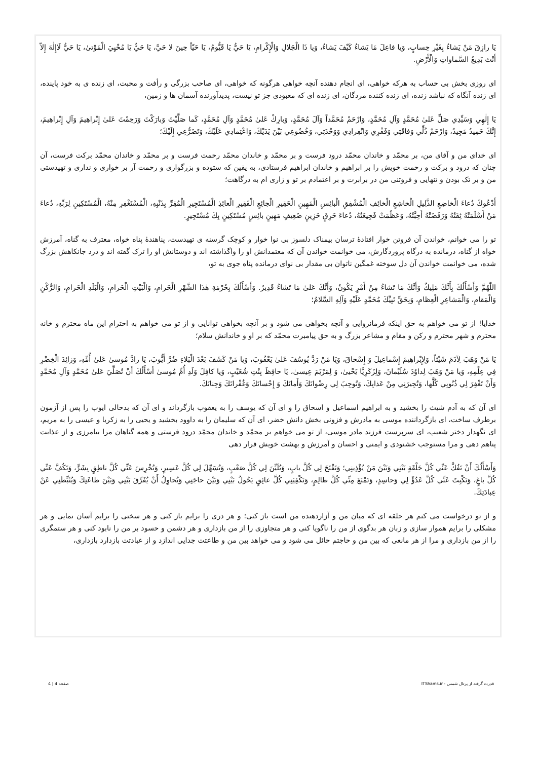يَا رازِقَ مَنْ يَشاءُ بِغَيْرِ حِسابٍ، وَيا فاعِلَ مَا يَشاءُ كَيْفَ يَشاءُ، وَيا ذَا الْجَلالِ وَالْإِكْرامِ، يَا حَيُّ يَا قَيُّومُ، يَا حَيّاً حِينَ لا حَيَّ، يَا حَيُّ يَا مُحْيِيَ الْمَوْتىٰ، يَا حَيُّ لَاإِلٰهَ إِلاّ أَنْتَ بَدِيعُ السَّماواتِ وَالْأَرْضِ.
ای روزی بخش بی حساب به هرکه خواهی، ای انجام دهنده آنچه خواهی هرگونه که خواهی، ای صاحب بزرگی و رأفت و محبت، ای زنده ی به خود پاینده، ای زنده آنگاه که نباشد زنده، ای زنده کننده مردگان، ای زنده ای که معبودی جز تو نیست، پدیدآورنده آسمان ها و زمین،
يَا إِلٰهِي وَسَيِّدِي صَلِّ عَلىٰ مُحَمَّدٍ وَآلِ مُحَمَّدٍ، وَارْحَمْ مُحَمَّداً وَآلَ مُحَمَّدٍ، وَبارِكْ عَلىٰ مُحَمَّدٍ وَآلِ مُحَمَّدٍ، كَما صَلَّيْتَ وَبارَكْتَ وَرَحِمْتَ عَلىٰ إِبْراهِيمَ وَآلِ إِبْراهِيمَ، إِنَّكَ حَمِيدٌ مَجِيدٌ، وَارْحَمْ ذُلِّي وَفاقَتِي وَفَقْرِي وَانْفِرادِي وَوَحْدَتِي، وَخُضُوعِي بَيْنَ يَدَيْكَ، وَاعْتِمادِي عَلَيْكَ، وَتَضَرُّعِي إِلَيْكَ؛
ای خدای من و آقای من، بر محمّد و خاندان محمّد درود فرست و بر محمّد و خاندان محمّد رحمت فرست و بر محمّد و خاندان محمّد برکت فرست، آن چنان که درود و برکت و رحمت خویش را بر ابراهیم و خاندان ابراهیم فرستادی، به یقین که ستوده و بزرگواری و رحمت آر بر خواری و نداری و تهیدستی من و بر تک بودن و تنهایی و فروتنی من در برابرت و بر اعتمادم بر تو و زاری ام به درگاهت؛
أَدْعُوكَ دُعاءَ الْخاضِعِ الذَّلِيلِ الْخاشِعِ الْخائِفِ الْمُشْفِقِ الْبائِسِ الْمَهِينِ الْحَقِيرِ الْجائِعِ الْفَقِيرِ الْعائِذِ الْمُسْتَجِيرِ الْمُقِرِّ بِذَنْبِهِ، الْمُسْتَغْفِرِ مِنْهُ، الْمُسْتَكِينِ لِرَبِّهِ، دُعاءَ مَنْ أَسْلَمَتْهُ ثِقَتُهُ وَرَفَضَتْهُ أَحِبَّتُهُ، وَعَظُمَتْ فَجِيعَتُهُ، دُعاءَ حَرِقٍ حَزِينٍ ضَعِيفٍ مَهِينٍ بائِسٍ مُسْتَكِينٍ بِكَ مُسْتَجِيرٍ.
تو را می خوانم، خواندن آن فروتن خوار افتادۀ ترسان بیمناک دلسوز بی نوا خوار و کوچک گرسنه ی تهیدست، پناهندۀ پناه خواه، معترف به گناه، آمرزش خواه از گناه، درمانده به درگاه پروردگارش، می خوانمت خواندن آن که معتمدانش او را واگذاشته اند و دوستانش او را ترک گفته اند و درد جانکاهش بزرگ شده، می خوانمت خواندن آن دل سوخته غمگین ناتوان بی مقدار بی نوای درمانده پناه جوی به تو،
اللّٰهُمَّ وَأَسْأَلُكَ بِأَنَّكَ مَلِيكٌ وَأَنَّكَ مَا تَشاءُ مِنْ أَمْرٍ يَكُونُ، وَأَنَّكَ عَلىٰ مَا تَشاءُ قَدِيرٌ. وَأَسْأَلُكَ بِحُرْمَةِ هٰذَا الشَّهْرِ الْحَرامِ، وَالْبَيْتِ الْحَرامِ، وَالْبَلَدِ الْحَرامِ، وَالرُّكْنِ وَالْمَقامِ، وَالْمَشاعِرِ الْعِظامِ، وَبِحَقِّ نَبِيِّكَ مُحَمَّدٍ عَلَيْهِ وَآلِهِ السَّلامُ؛
خدایا! از تو می خواهم به حق اینکه فرمانروایی و آنچه بخواهی می شود و بر آنچه بخواهی توانایی و از تو می خواهم به احترام این ماه محترم و خانه محترم و شهر محترم و رکن و مقام و مشاعر بزرگ و به حق پیامبرت محمّد که بر او و خاندانش سلام؛
يَا مَنْ وَهَبَ لِآدَمَ شَيْثاً، وَلِإِبْراهِيمَ إِسْماعِيلَ وَ إِسْحاقَ، وَيَا مَنْ رَدَّ يُوسُفَ عَلىٰ يَعْقُوبَ، وَيا مَنْ كَشَفَ بَعْدَ الْبَلاءِ ضُرَّ أَيُّوبَ، يَا رادَّ مُوسىٰ عَلىٰ أُمِّهِ، وَزائِدَ الْخِضْرِ فِي عِلْمِهِ، وَيا مَنْ وَهَبَ لِداوُدَ سُلَيْمانَ، وَلِزَكَرِيَّا يَحْيىٰ، وَ لِمَرْيَمَ عِيسىٰ، يَا حافِظَ بِنْتِ شُعَيْبٍ، وَيا كافِلَ وَلَدِ أُمِّ مُوسىٰ أَسْأَلُكَ أَنْ تُصَلِّيَ عَلىٰ مُحَمَّدٍ وَآلِ مُحَمَّدٍ وَأَنْ تَغْفِرَ لِي ذُنُوبِي كُلَّها، وَتُجِيرَنِي مِنْ عَذابِكَ، وَتُوجِبَ لِي رِضْوانَكَ وَأَمانَكَ وَ إِحْسانَكَ وَغُفْرانَكَ وَجِنانَكَ.
ای آن که به آدم شیث را بخشید و به ابراهیم اسماعیل و اسحاق را و ای آن که یوسف را به یعقوب بازگرداند و ای آن که بدحالی ایوب را پس از آزمون برطرف ساخت، ای بازگرداننده موسی به مادرش و فزونی بخش دانش خضر، ای آن که سلیمان را به داوود بخشید و یحیی را به زکریا و عیسی را به مریم، ای نگهدار دختر شعیب، ای سرپرست فرزند مادر موسی، از تو می خواهم بر محمّد و خاندان محمّد درود فرستی و همه گناهان مرا بیامرزی و از عذابت پناهم دهی و مرا مستوجب خشنودی و ایمنی و احسان و آمرزش و بهشت خویش قرار دهی
وَأَسْأَلُكَ أَنْ تَفُكَّ عَنِّي كُلَّ حَلْقَةٍ بَيْنِي وَبَيْنَ مَنْ يُؤْذِينِي؛ وَتَفْتَحَ لِي كُلَّ بابٍ، وَتُلَيِّنَ لِي كُلَّ صَعْبٍ، وَتُسَهِّلَ لِي كُلَّ عَسِيرٍ، وَتُخْرِسَ عَنِّي كُلَّ ناطِقٍ بِشَرٍّ، وَتَكُفَّ عَنِّي كُلَّ باغٍ، وَتَكْبِتَ عَنِّي كُلَّ عَدُوٍّ لِي وَحاسِدٍ، وَتَمْنَعَ مِنِّي كُلَّ ظالِمٍ، وَتَكْفِيَنِي كُلَّ عائِقٍ يَحُولُ بَيْنِي وَبَيْنَ حاجَتِي وَيُحاوِلُ أَنْ يُفَرِّقَ بَيْنِي وَبَيْنَ طاعَتِكَ وَيُثَبِّطَنِي عَنْ عِبادَتِكَ.
و از تو درخواست می کنم هر حلقه ای که میان من و آزاردهنده من است باز کنی؛ و هر دری را برایم باز کنی و هر سختی را برایم آسان نمایی و هر مشکلی را برایم هموار سازی و زبان هر بدگوی از من را ناگویا کنی و هر متجاوزی را از من بازداری و هر دشمن و حسود بر من را نابود کنی و هر ستمگری را از من بازداری و مرا از هر مانعی که بین من و حاجتم حائل می شود و می خواهد بین من و طاعتت جدایی اندازد و از عبادتت بازدارد بازداری،
قدرت گرفته از پرتال شمس - ITShams.ir صفحه 4 | 4